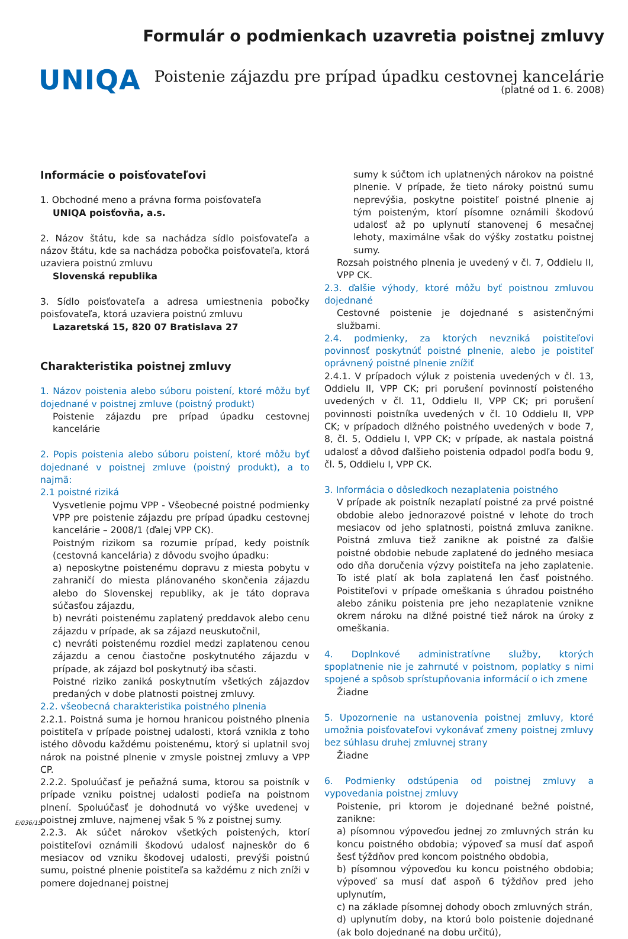UNIQA
Formulár o podmienkach uzavretia poistnej zmluvy
Poistenie zájazdu pre prípad úpadku cestovnej kancelárie
(platné od 1. 6. 2008)
Informácie o poisťovateľovi
1. Obchodné meno a právna forma poisťovateľa
UNIQA poisťovňa, a.s.
2. Názov štátu, kde sa nachádza sídlo poisťovateľa a názov štátu, kde sa nachádza pobočka poisťovateľa, ktorá uzaviera poistnú zmluvu
Slovenská republika
3. Sídlo poisťovateľa a adresa umiestnenia pobočky poisťovateľa, ktorá uzaviera poistnú zmluvu
Lazaretská 15, 820 07 Bratislava 27
Charakteristika poistnej zmluvy
1. Názov poistenia alebo súboru poistení, ktoré môžu byť dojednané v poistnej zmluve (poistný produkt)
Poistenie zájazdu pre prípad úpadku cestovnej kancelárie
2. Popis poistenia alebo súboru poistení, ktoré môžu byť dojednané v poistnej zmluve (poistný produkt), a to najmä:
2.1 poistné riziká
Vysvetlenie pojmu VPP - Všeobecné poistné podmienky VPP pre poistenie zájazdu pre prípad úpadku cestovnej kancelárie – 2008/1 (ďalej VPP CK).
Poistným rizikom sa rozumie prípad, kedy poistník (cestovná kancelária) z dôvodu svojho úpadku:
a) neposkytne poistenému dopravu z miesta pobytu v zahraničí do miesta plánovaného skončenia zájazdu alebo do Slovenskej republiky, ak je táto doprava súčasťou zájazdu,
b) nevráti poistenému zaplatený preddavok alebo cenu zájazdu v prípade, ak sa zájazd neuskutočnil,
c) nevráti poistenému rozdiel medzi zaplatenou cenou zájazdu a cenou čiastočne poskytnutého zájazdu v prípade, ak zájazd bol poskytnutý iba sčasti.
Poistné riziko zaniká poskytnutím všetkých zájazdov predaných v dobe platnosti poistnej zmluvy.
2.2. všeobecná charakteristika poistného plnenia
2.2.1. Poistná suma je hornou hranicou poistného plnenia poistiteľa v prípade poistnej udalosti, ktorá vznikla z toho istého dôvodu každému poistenému, ktorý si uplatnil svoj nárok na poistné plnenie v zmysle poistnej zmluvy a VPP CP.
2.2.2. Spoluúčasť je peňažná suma, ktorou sa poistník v prípade vzniku poistnej udalosti podieľa na poistnom plnení. Spoluúčasť je dohodnutá vo výške uvedenej v poistnej zmluve, najmenej však 5 % z poistnej sumy.
2.2.3. Ak súčet nárokov všetkých poistených, ktorí poistiteľovi oznámili škodovú udalosť najneskôr do 6 mesiacov od vzniku škodovej udalosti, prevýši poistnú sumu, poistné plnenie poistiteľa sa každému z nich zníži v pomere dojednanej poistnej
sumy k súčtom ich uplatnených nárokov na poistné plnenie. V prípade, že tieto nároky poistnú sumu neprevýšia, poskytne poistiteľ poistné plnenie aj tým poisteným, ktorí písomne oznámili škodovú udalosť až po uplynutí stanovenej 6 mesačnej lehoty, maximálne však do výšky zostatku poistnej sumy.
Rozsah poistného plnenia je uvedený v čl. 7, Oddielu II, VPP CK.
2.3. ďalšie výhody, ktoré môžu byť poistnou zmluvou dojednané
Cestovné poistenie je dojednané s asistenčnými službami.
2.4. podmienky, za ktorých nevzniká poistiteľovi povinnosť poskytnúť poistné plnenie, alebo je poistiteľ oprávnený poistné plnenie znížiť
2.4.1. V prípadoch výluk z poistenia uvedených v čl. 13, Oddielu II, VPP CK; pri porušení povinností poisteného uvedených v čl. 11, Oddielu II, VPP CK; pri porušení povinnosti poistníka uvedených v čl. 10 Oddielu II, VPP CK; v prípadoch dlžného poistného uvedených v bode 7, 8, čl. 5, Oddielu I, VPP CK; v prípade, ak nastala poistná udalosť a dôvod ďalšieho poistenia odpadol podľa bodu 9, čl. 5, Oddielu I, VPP CK.
3. Informácia o dôsledkoch nezaplatenia poistného
V prípade ak poistník nezaplatí poistné za prvé poistné obdobie alebo jednorazové poistné v lehote do troch mesiacov od jeho splatnosti, poistná zmluva zanikne. Poistná zmluva tiež zanikne ak poistné za ďalšie poistné obdobie nebude zaplatené do jedného mesiaca odo dňa doručenia výzvy poistiteľa na jeho zaplatenie. To isté platí ak bola zaplatená len časť poistného. Poistiteľovi v prípade omeškania s úhradou poistného alebo zániku poistenia pre jeho nezaplatenie vznikne okrem nároku na dlžné poistné tiež nárok na úroky z omeškania.
4. Doplnkové administratívne služby, ktorých spoplatnenie nie je zahrnuté v poistnom, poplatky s nimi spojené a spôsob sprístupňovania informácií o ich zmene
Žiadne
5. Upozornenie na ustanovenia poistnej zmluvy, ktoré umožnia poisťovateľovi vykonávať zmeny poistnej zmluvy bez súhlasu druhej zmluvnej strany
Žiadne
6. Podmienky odstúpenia od poistnej zmluvy a vypovedania poistnej zmluvy
Poistenie, pri ktorom je dojednané bežné poistné, zanikne:
a) písomnou výpoveďou jednej zo zmluvných strán ku koncu poistného obdobia; výpoveď sa musí dať aspoň šesť týždňov pred koncom poistného obdobia,
b) písomnou výpoveďou ku koncu poistného obdobia; výpoveď sa musí dať aspoň 6 týždňov pred jeho uplynutím,
c) na základe písomnej dohody oboch zmluvných strán,
d) uplynutím doby, na ktorú bolo poistenie dojednané (ak bolo dojednané na dobu určitú),
E/036/15